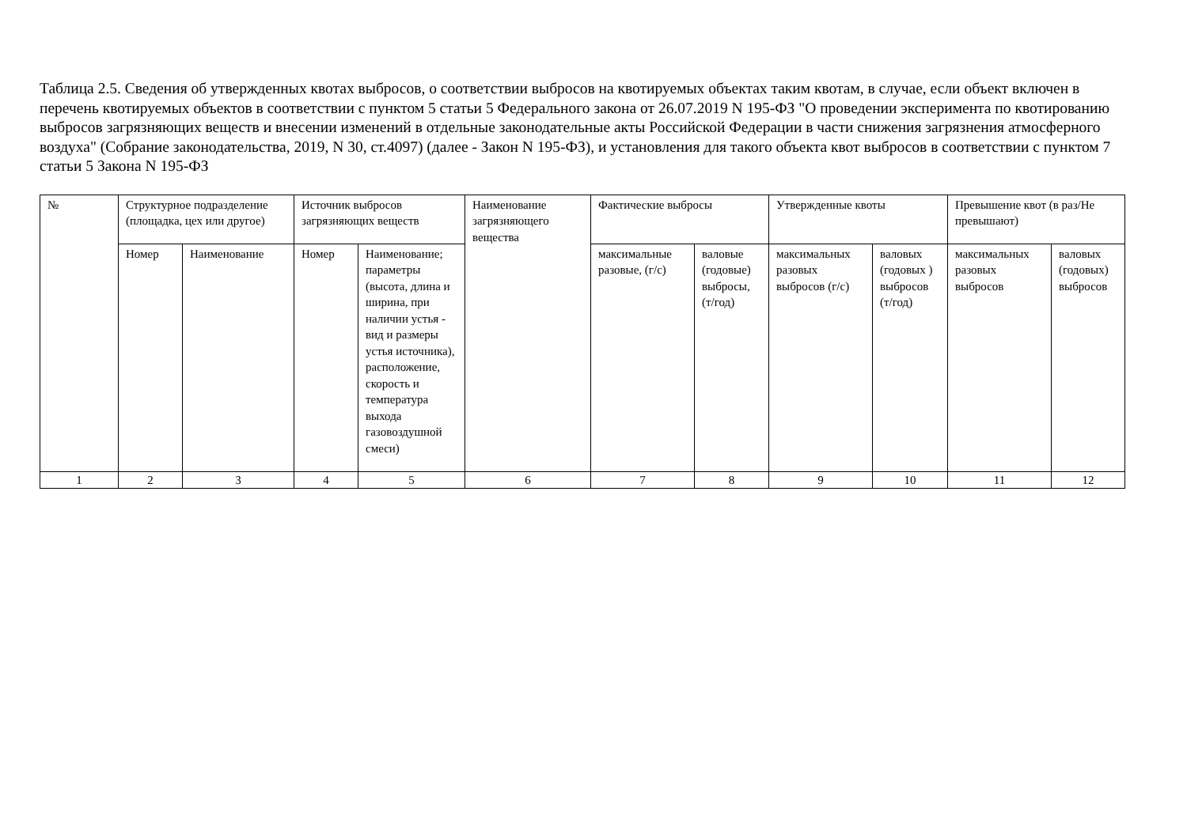Таблица 2.5. Сведения об утвержденных квотах выбросов, о соответствии выбросов на квотируемых объектах таким квотам, в случае, если объект включен в перечень квотируемых объектов в соответствии с пунктом 5 статьи 5 Федерального закона от 26.07.2019 N 195-ФЗ "О проведении эксперимента по квотированию выбросов загрязняющих веществ и внесении изменений в отдельные законодательные акты Российской Федерации в части снижения загрязнения атмосферного воздуха" (Собрание законодательства, 2019, N 30, ст.4097) (далее - Закон N 195-ФЗ), и установления для такого объекта квот выбросов в соответствии с пунктом 7 статьи 5 Закона N 195-ФЗ
| № | Структурное подразделение (площадка, цех или другое) | | Источник выбросов загрязняющих веществ | | Наименование загрязняющего вещества | Фактические выбросы | | Утвержденные квоты | | Превышение квот (в раз/Не превышают) | |
| | Номер | Наименование | Номер | Наименование; параметры (высота, длина и ширина, при наличии устья - вид и размеры устья источника), расположение, скорость и температура выхода газовоздушной смеси) | | максимальные разовые, (г/с) | валовые (годовые) выбросы, (т/год) | максимальных разовых выбросов (г/с) | валовых (годовых ) выбросов (т/год) | максимальных разовых выбросов | валовых (годовых) выбросов |
| 1 | 2 | 3 | 4 | 5 | 6 | 7 | 8 | 9 | 10 | 11 | 12 |